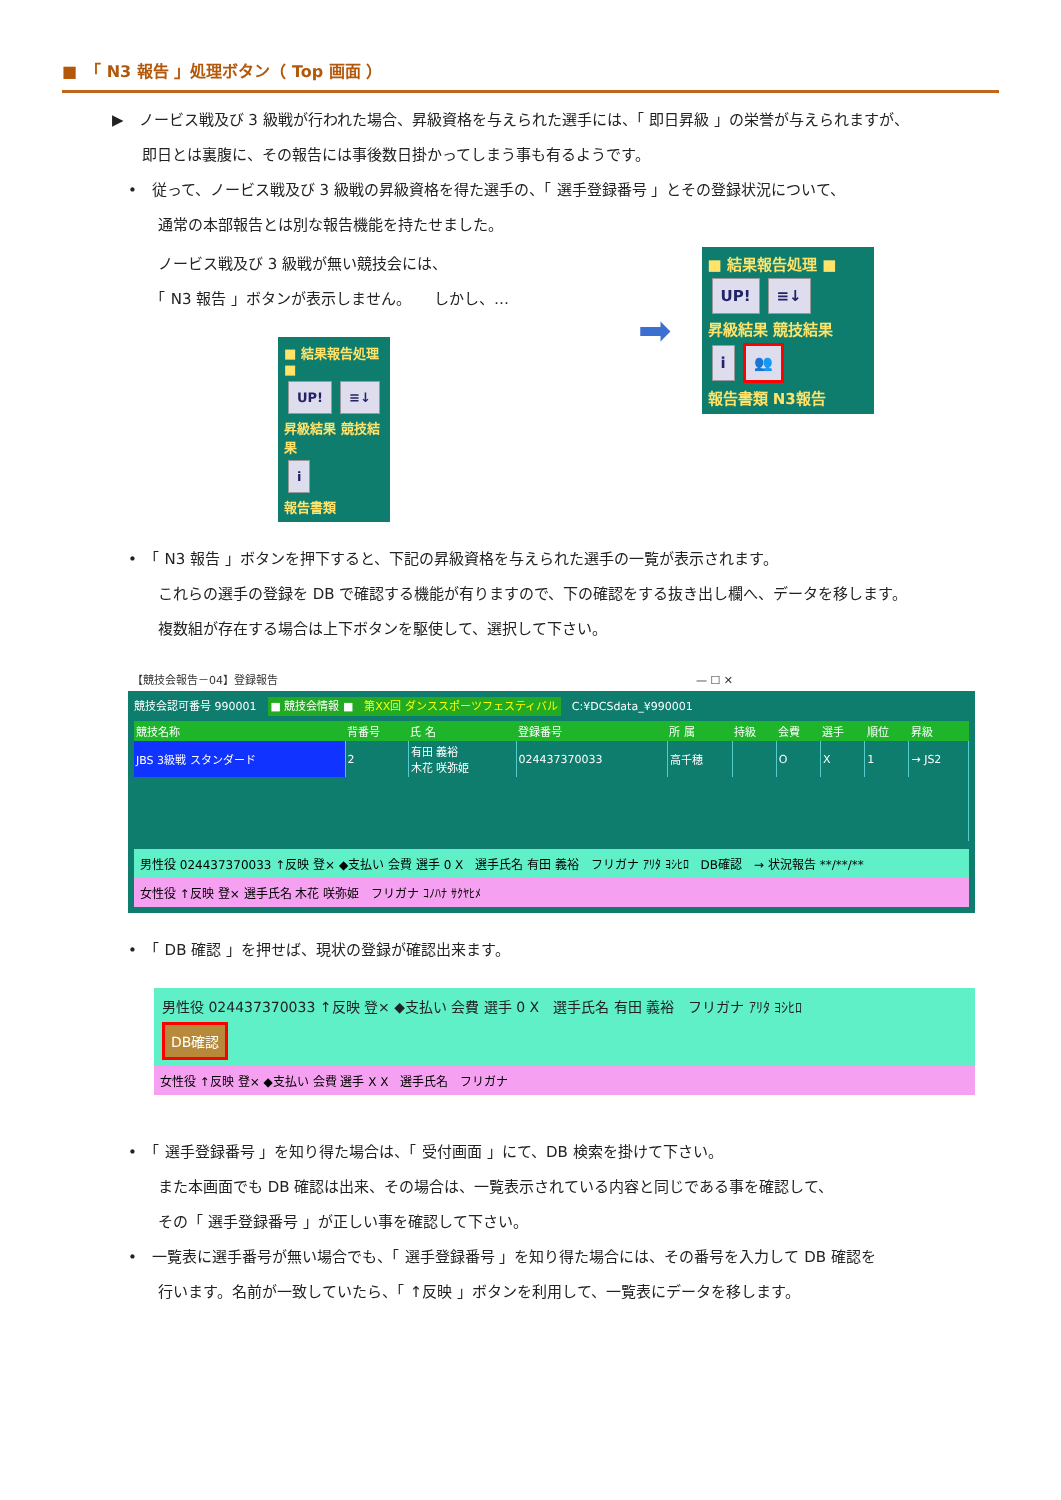■　「 N3 報告 」処理ボタン（ Top 画面 ）
▶　ノービス戦及び 3 級戦が行われた場合、昇級資格を与えられた選手には、「 即日昇級 」の栄誉が与えられますが、
　　即日とは裏腹に、その報告には事後数日掛かってしまう事も有るようです。
•　従って、ノービス戦及び 3 級戦の昇級資格を得た選手の、「 選手登録番号 」とその登録状況について、
　　通常の本部報告とは別な報告機能を持たせました。
　　ノービス戦及び 3 級戦が無い競技会には、
　　「 N3 報告 」ボタンが表示しません。　　しかし、…
■ 結果報告処理 ■
UP! ≡↓
昇級結果 競技結果
i
報告書類
➡
■ 結果報告処理 ■
UP! ≡↓
昇級結果 競技結果
i 👥
報告書類 N3報告
•　「 N3 報告 」ボタンを押下すると、下記の昇級資格を与えられた選手の一覧が表示されます。
　　これらの選手の登録を DB で確認する機能が有りますので、下の確認をする抜き出し欄へ、データを移します。
　　複数組が存在する場合は上下ボタンを駆使して、選択して下さい。
【競技会報告－04】登録報告　　　　　　　　　　　　　　　　　　　　　　　　　　　　　　　　　　　　　　— ☐ ✕
競技会認可番号 990001　■ 競技会情報 ■　第XX回 ダンススポーツフェスティバル　C:¥DCSdata_¥990001
| 競技名称 | 背番号 | 氏 名 | 登録番号 | 所 属 | 持級 | 会費 | 選手 | 順位 | 昇級 |
| --- | --- | --- | --- | --- | --- | --- | --- | --- | --- |
| JBS 3級戦 スタンダード | 2 | 有田 義裕 木花 咲弥姫 | 024437370033 | 高千穂 | | O | X | 1 | → JS2 |
男性役 024437370033 ↑反映 登× ◆支払い 会費 選手 0 X　選手氏名 有田 義裕　フリガナ ｱﾘﾀ ﾖｼﾋﾛ　DB確認　→ 状況報告 **/**/**
女性役 ↑反映 登× 選手氏名 木花 咲弥姫　フリガナ ｺﾉﾊﾅ ｻｸﾔﾋﾒ
•　「 DB 確認 」を押せば、現状の登録が確認出来ます。
男性役 024437370033 ↑反映 登× ◆支払い 会費 選手 0 X　選手氏名 有田 義裕　フリガナ ｱﾘﾀ ﾖｼﾋﾛ
DB確認
女性役 ↑反映 登× ◆支払い 会費 選手 X X　選手氏名　フリガナ
•　「 選手登録番号 」を知り得た場合は、「 受付画面 」にて、DB 検索を掛けて下さい。
　　また本画面でも DB 確認は出来、その場合は、一覧表示されている内容と同じである事を確認して、
　　その「 選手登録番号 」が正しい事を確認して下さい。
•　一覧表に選手番号が無い場合でも、「 選手登録番号 」を知り得た場合には、その番号を入力して DB 確認を
　　行います。名前が一致していたら、「 ↑反映 」ボタンを利用して、一覧表にデータを移します。